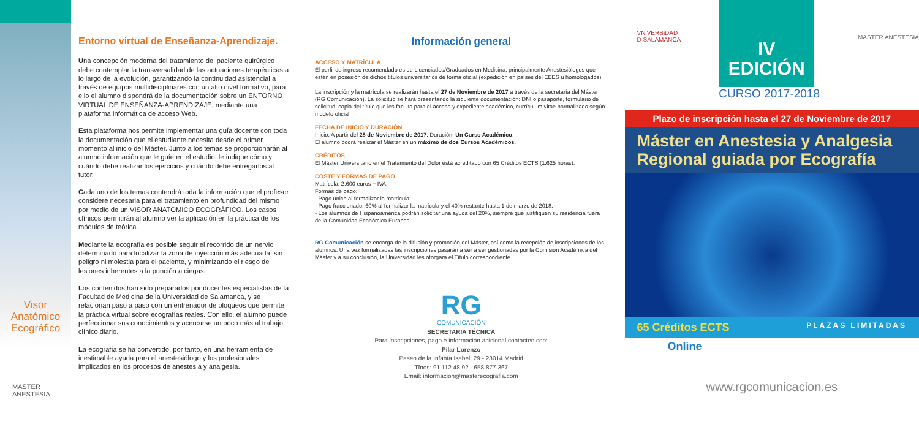Visor
Anatómico
Ecográfico
MASTER ANESTESIA
Entorno virtual de Enseñanza-Aprendizaje.
Una concepción moderna del tratamiento del paciente quirúrgico debe contemplar la transversalidad de las actuaciones terapéuticas a lo largo de la evolución, garantizando la continuidad asistencial a través de equipos multidisciplinares con un alto nivel formativo, para ello el alumno dispondrá de la documentación sobre un ENTORNO VIRTUAL DE ENSEÑANZA-APRENDIZAJE, mediante una plataforma informática de acceso Web.
Esta plataforma nos permite implementar una guía docente con toda la documentación que el estudiante necesita desde el primer momento al inicio del Máster. Junto a los temas se proporcionarán al alumno información que le guíe en el estudio, le indique cómo y cuándo debe realizar los ejercicios y cuándo debe entregarlos al tutor.
Cada uno de los temas contendrá toda la información que el profesor considere necesaria para el tratamiento en profundidad del mismo por medio de un VISOR ANATÓMICO ECOGRÁFICO. Los casos clínicos permitirán al alumno ver la aplicación en la práctica de los módulos de teórica.
Mediante la ecografía es posible seguir el recorrido de un nervio determinado para localizar la zona de inyección más adecuada, sin peligro ni molestia para el paciente, y minimizando el riesgo de lesiones inherentes a la punción a ciegas.
Los contenidos han sido preparados por docentes especialistas de la Facultad de Medicina de la Universidad de Salamanca, y se relacionan paso a paso con un entrenador de bloqueos que permite la práctica virtual sobre ecografías reales. Con ello, el alumno puede perfeccionar sus conocimientos y acercarse un poco más al trabajo clínico diario.
La ecografía se ha convertido, por tanto, en una herramienta de inestimable ayuda para el anestesiólogo y los profesionales implicados en los procesos de anestesia y analgesia.
Información general
ACCESO Y MATRÍCULA
El perfil de ingreso recomendado es de Licenciados/Graduados en Medicina, principalmente Anestesiólogos que estén en posesión de dichos títulos universitarios de forma oficial (expedición en países del EEES u homologados).
La inscripción y la matrícula se realizarán hasta el 27 de Noviembre de 2017 a través de la secretaría del Máster (RG Comunicación). La solicitud se hará presentando la siguiente documentación: DNI o pasaporte, formulario de solicitud, copia del título que les faculta para el acceso y expediente académico, currículum vitae normalizado según modelo oficial.
FECHA DE INICIO Y DURACIÓN
Inicio: A partir del 28 de Noviembre de 2017. Duración: Un Curso Académico.
El alumno podrá realizar el Máster en un máximo de dos Cursos Académicos.
CRÉDITOS
El Máster Universitario en el Tratamiento del Dolor está acreditado con 65 Créditos ECTS (1.625 horas).
COSTE Y FORMAS DE PAGO
Matrícula: 2.600 euros + IVA.
Formas de pago:
- Pago único al formalizar la matrícula.
- Pago fraccionado: 60% al formalizar la matrícula y el 40% restante hasta 1 de marzo de 2018.
- Los alumnos de Hispanoamérica podrán solicitar una ayuda del 20%, siempre que justifiquen su residencia fuera de la Comunidad Económica Europea.
RG Comunicación se encarga de la difusión y promoción del Máster, así como la recepción de inscripciones de los alumnos. Una vez formalizadas las inscripciones pasarán a ser a ser gestionadas por la Comisión Académica del Máster y a su conclusión, la Universidad les otorgará el Título correspondiente.
RG
COMUNICACIÓN
SECRETARIA TÉCNICA
Para inscripciones, pago e información adicional contacten con:
Pilar Lorenzo
Paseo de la Infanta Isabel, 29 - 28014 Madrid
Tfnos: 91 112 48 92 - 658 877 367
Email: informacion@masterecografia.com
VNiVERSiDAD
D SALAMANCA
IV
EDICIÓN
CURSO 2017-2018
MASTER ANESTESIA
Plazo de inscripción hasta el 27 de Noviembre de 2017
Máster en Anestesia y Analgesia
Regional guiada por Ecografía
65 Créditos ECTS PLAZAS LIMITADAS
Online
www.rgcomunicacion.es